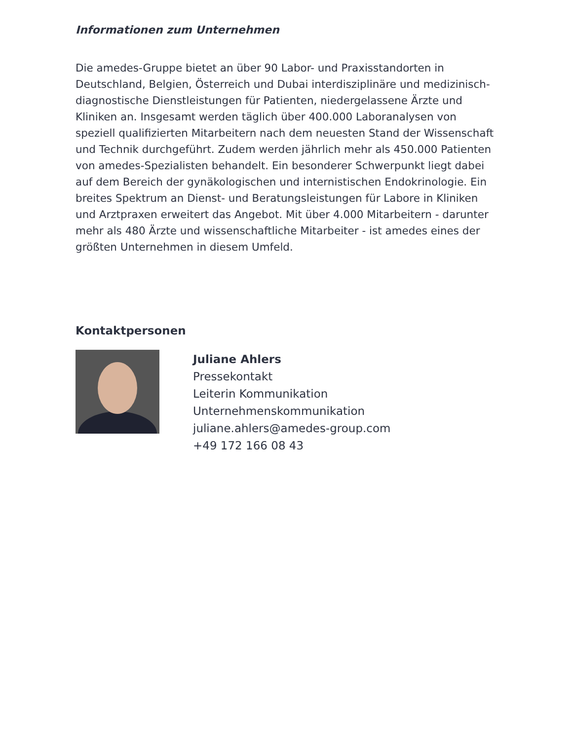Informationen zum Unternehmen
Die amedes-Gruppe bietet an über 90 Labor- und Praxisstandorten in Deutschland, Belgien, Österreich und Dubai interdisziplinäre und medizinisch-diagnostische Dienstleistungen für Patienten, niedergelassene Ärzte und Kliniken an. Insgesamt werden täglich über 400.000 Laboranalysen von speziell qualifizierten Mitarbeitern nach dem neuesten Stand der Wissenschaft und Technik durchgeführt. Zudem werden jährlich mehr als 450.000 Patienten von amedes-Spezialisten behandelt. Ein besonderer Schwerpunkt liegt dabei auf dem Bereich der gynäkologischen und internistischen Endokrinologie. Ein breites Spektrum an Dienst- und Beratungsleistungen für Labore in Kliniken und Arztpraxen erweitert das Angebot. Mit über 4.000 Mitarbeitern - darunter mehr als 480 Ärzte und wissenschaftliche Mitarbeiter - ist amedes eines der größten Unternehmen in diesem Umfeld.
Kontaktpersonen
Juliane Ahlers
Pressekontakt
Leiterin Kommunikation
Unternehmenskommunikation
juliane.ahlers@amedes-group.com
+49 172 166 08 43